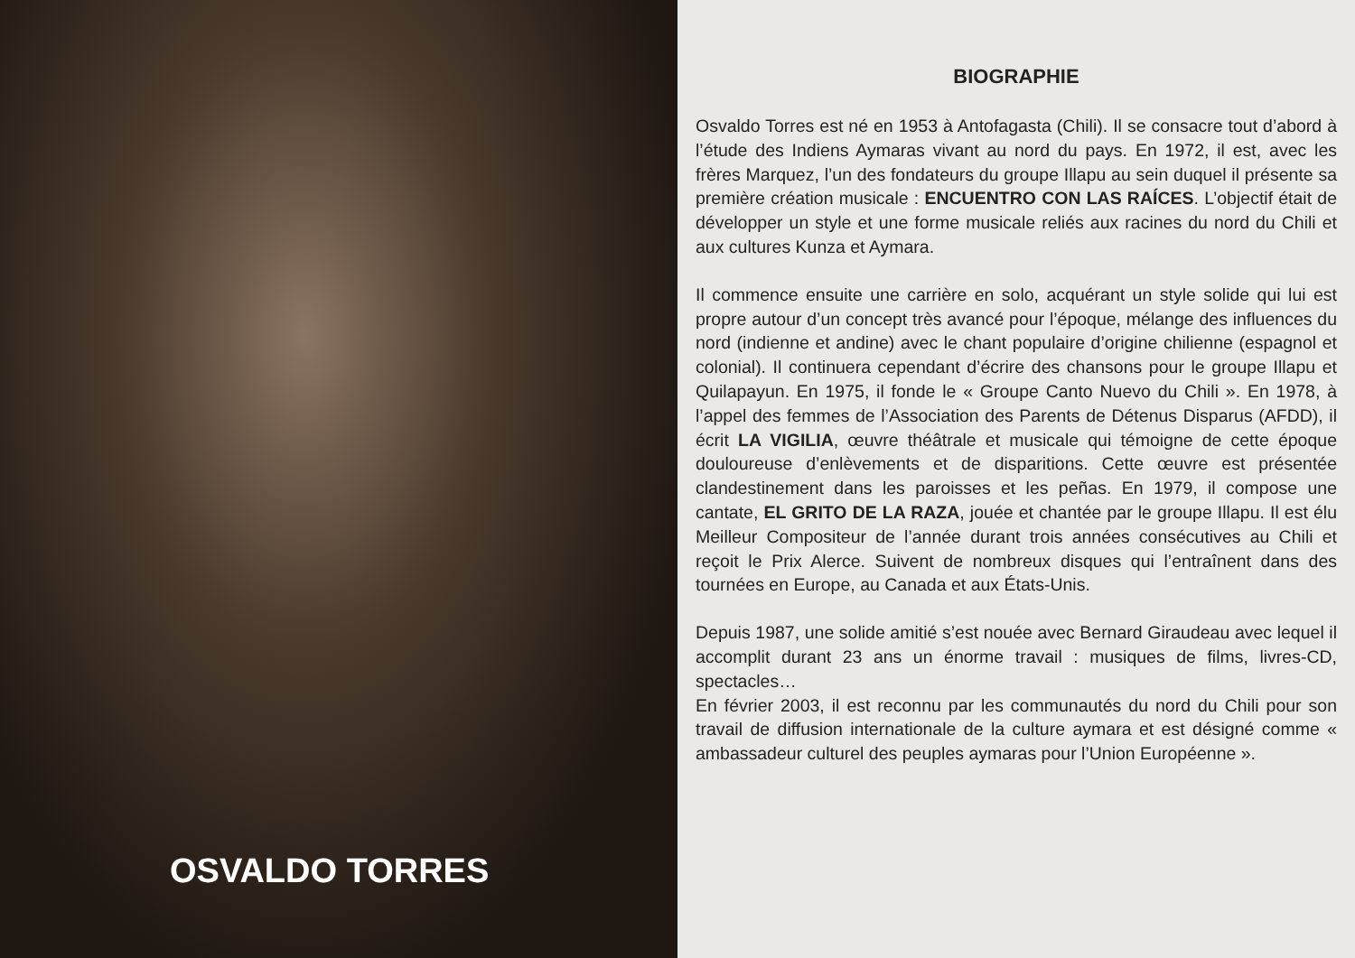OSVALDO TORRES
BIOGRAPHIE
Osvaldo Torres est né en 1953 à Antofagasta (Chili). Il se consacre tout d’abord à l’étude des Indiens Aymaras vivant au nord du pays. En 1972, il est, avec les frères Marquez, l’un des fondateurs du groupe Illapu au sein duquel il présente sa première création musicale : ENCUENTRO CON LAS RAÍCES. L’objectif était de développer un style et une forme musicale reliés aux racines du nord du Chili et aux cultures Kunza et Aymara.
Il commence ensuite une carrière en solo, acquérant un style solide qui lui est propre autour d’un concept très avancé pour l’époque, mélange des influences du nord (indienne et andine) avec le chant populaire d’origine chilienne (espagnol et colonial). Il continuera cependant d’écrire des chansons pour le groupe Illapu et Quilapayun. En 1975, il fonde le « Groupe Canto Nuevo du Chili ». En 1978, à l’appel des femmes de l’Association des Parents de Détenus Disparus (AFDD), il écrit LA VIGILIA, œuvre théâtrale et musicale qui témoigne de cette époque douloureuse d’enlèvements et de disparitions. Cette œuvre est présentée clandestinement dans les paroisses et les peñas. En 1979, il compose une cantate, EL GRITO DE LA RAZA, jouée et chantée par le groupe Illapu. Il est élu Meilleur Compositeur de l’année durant trois années consécutives au Chili et reçoit le Prix Alerce. Suivent de nombreux disques qui l’entraînent dans des tournées en Europe, au Canada et aux États-Unis.
Depuis 1987, une solide amitié s’est nouée avec Bernard Giraudeau avec lequel il accomplit durant 23 ans un énorme travail : musiques de films, livres-CD, spectacles…
En février 2003, il est reconnu par les communautés du nord du Chili pour son travail de diffusion internationale de la culture aymara et est désigné comme « ambassadeur culturel des peuples aymaras pour l’Union Européenne ».